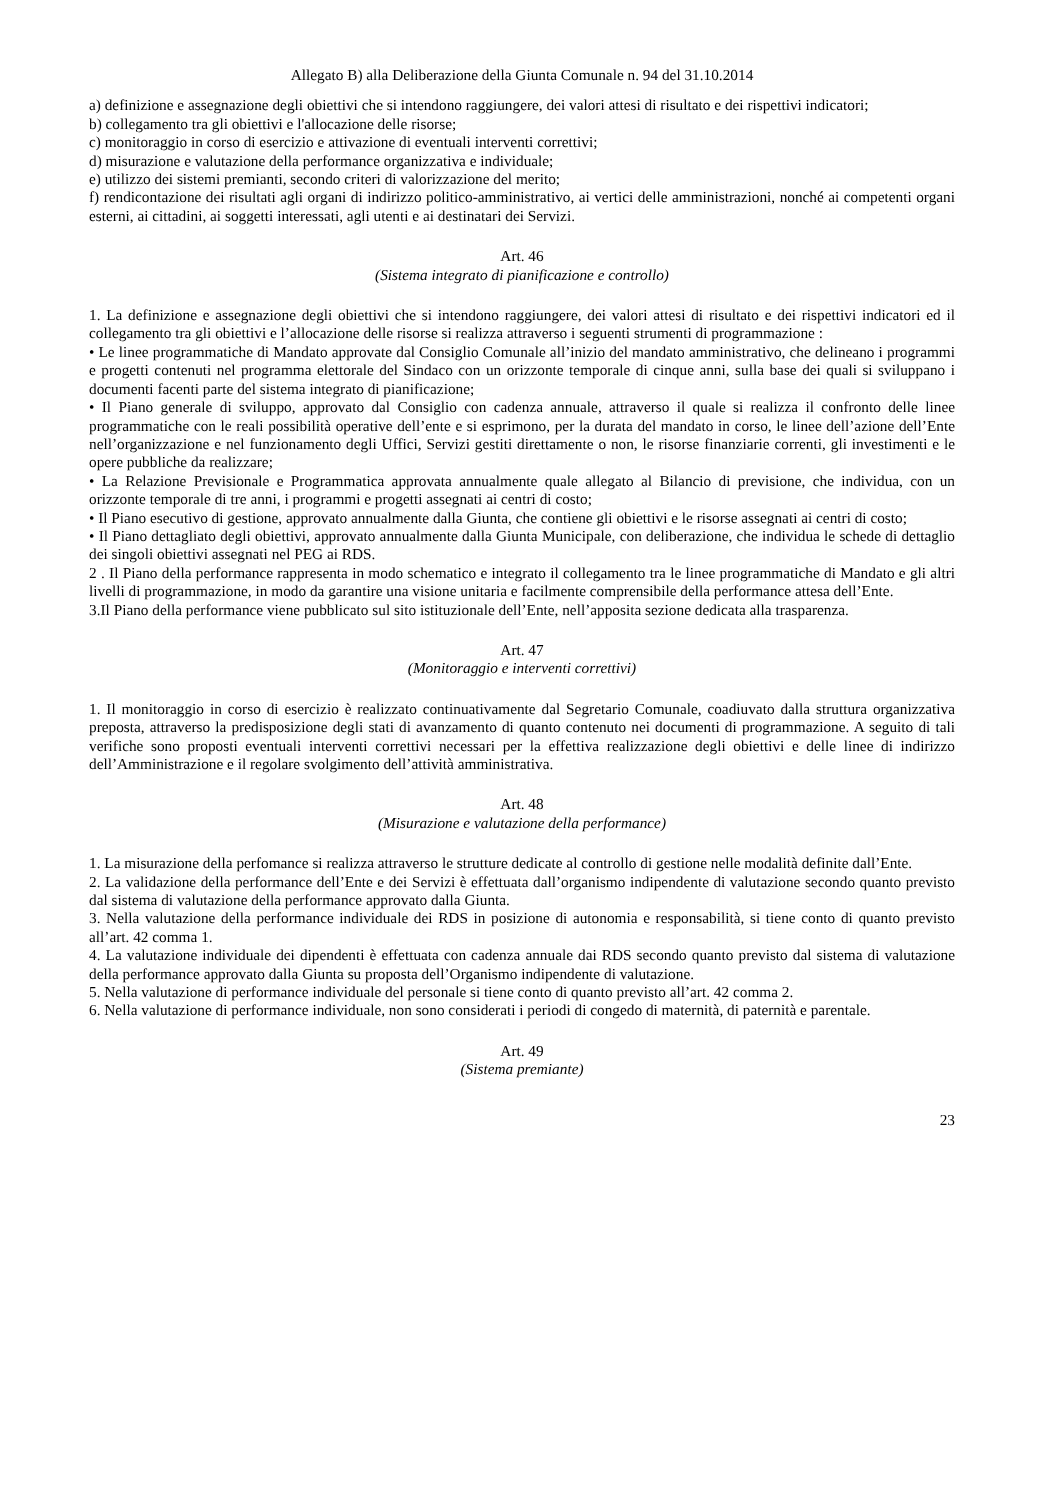Allegato B) alla Deliberazione della Giunta Comunale n. 94 del 31.10.2014
a) definizione e assegnazione degli obiettivi che si intendono raggiungere, dei valori attesi di risultato e dei rispettivi indicatori;
b) collegamento tra gli obiettivi e l'allocazione delle risorse;
c) monitoraggio in corso di esercizio e attivazione di eventuali interventi correttivi;
d) misurazione e valutazione della performance organizzativa e individuale;
e) utilizzo dei sistemi premianti, secondo criteri di valorizzazione del merito;
f) rendicontazione dei risultati agli organi di indirizzo politico-amministrativo, ai vertici delle amministrazioni, nonché ai competenti organi esterni, ai cittadini, ai soggetti interessati, agli utenti e ai destinatari dei Servizi.
Art. 46
(Sistema integrato di pianificazione e controllo)
1. La definizione e assegnazione degli obiettivi che si intendono raggiungere, dei valori attesi di risultato e dei rispettivi indicatori ed il collegamento tra gli obiettivi e l’allocazione delle risorse si realizza attraverso i seguenti strumenti di programmazione :
• Le linee programmatiche di Mandato approvate dal Consiglio Comunale all’inizio del mandato amministrativo, che delineano i programmi e progetti contenuti nel programma elettorale del Sindaco con un orizzonte temporale di cinque anni, sulla base dei quali si sviluppano i documenti facenti parte del sistema integrato di pianificazione;
• Il Piano generale di sviluppo, approvato dal Consiglio con cadenza annuale, attraverso il quale si realizza il confronto delle linee programmatiche con le reali possibilità operative dell’ente e si esprimono, per la durata del mandato in corso, le linee dell’azione dell’Ente nell’organizzazione e nel funzionamento degli Uffici, Servizi gestiti direttamente o non, le risorse finanziarie correnti, gli investimenti e le opere pubbliche da realizzare;
• La Relazione Previsionale e Programmatica approvata annualmente quale allegato al Bilancio di previsione, che individua, con un orizzonte temporale di tre anni, i programmi e progetti assegnati ai centri di costo;
• Il Piano esecutivo di gestione, approvato annualmente dalla Giunta, che contiene gli obiettivi e le risorse assegnati ai centri di costo;
• Il Piano dettagliato degli obiettivi, approvato annualmente dalla Giunta Municipale, con deliberazione, che individua le schede di dettaglio dei singoli obiettivi assegnati nel PEG ai RDS.
2 . Il Piano della performance rappresenta in modo schematico e integrato il collegamento tra le linee programmatiche di Mandato e gli altri livelli di programmazione, in modo da garantire una visione unitaria e facilmente comprensibile della performance attesa dell’Ente.
3.Il Piano della performance viene pubblicato sul sito istituzionale dell’Ente, nell’apposita sezione dedicata alla trasparenza.
Art. 47
(Monitoraggio e interventi correttivi)
1. Il monitoraggio in corso di esercizio è realizzato continuativamente dal Segretario Comunale, coadiuvato dalla struttura organizzativa preposta, attraverso la predisposizione degli stati di avanzamento di quanto contenuto nei documenti di programmazione. A seguito di tali verifiche sono proposti eventuali interventi correttivi necessari per la effettiva realizzazione degli obiettivi e delle linee di indirizzo dell’Amministrazione e il regolare svolgimento dell’attività amministrativa.
Art. 48
(Misurazione e valutazione della performance)
1. La misurazione della perfomance si realizza attraverso le strutture dedicate al controllo di gestione nelle modalità definite dall’Ente.
2. La validazione della performance dell’Ente e dei Servizi è effettuata dall’organismo indipendente di valutazione secondo quanto previsto dal sistema di valutazione della performance approvato dalla Giunta.
3. Nella valutazione della performance individuale dei RDS in posizione di autonomia e responsabilità, si tiene conto di quanto previsto all’art. 42 comma 1.
4. La valutazione individuale dei dipendenti è effettuata con cadenza annuale dai RDS secondo quanto previsto dal sistema di valutazione della performance approvato dalla Giunta su proposta dell’Organismo indipendente di valutazione.
5. Nella valutazione di performance individuale del personale si tiene conto di quanto previsto all’art. 42 comma 2.
6. Nella valutazione di performance individuale, non sono considerati i periodi di congedo di maternità, di paternità e parentale.
Art. 49
(Sistema premiante)
23